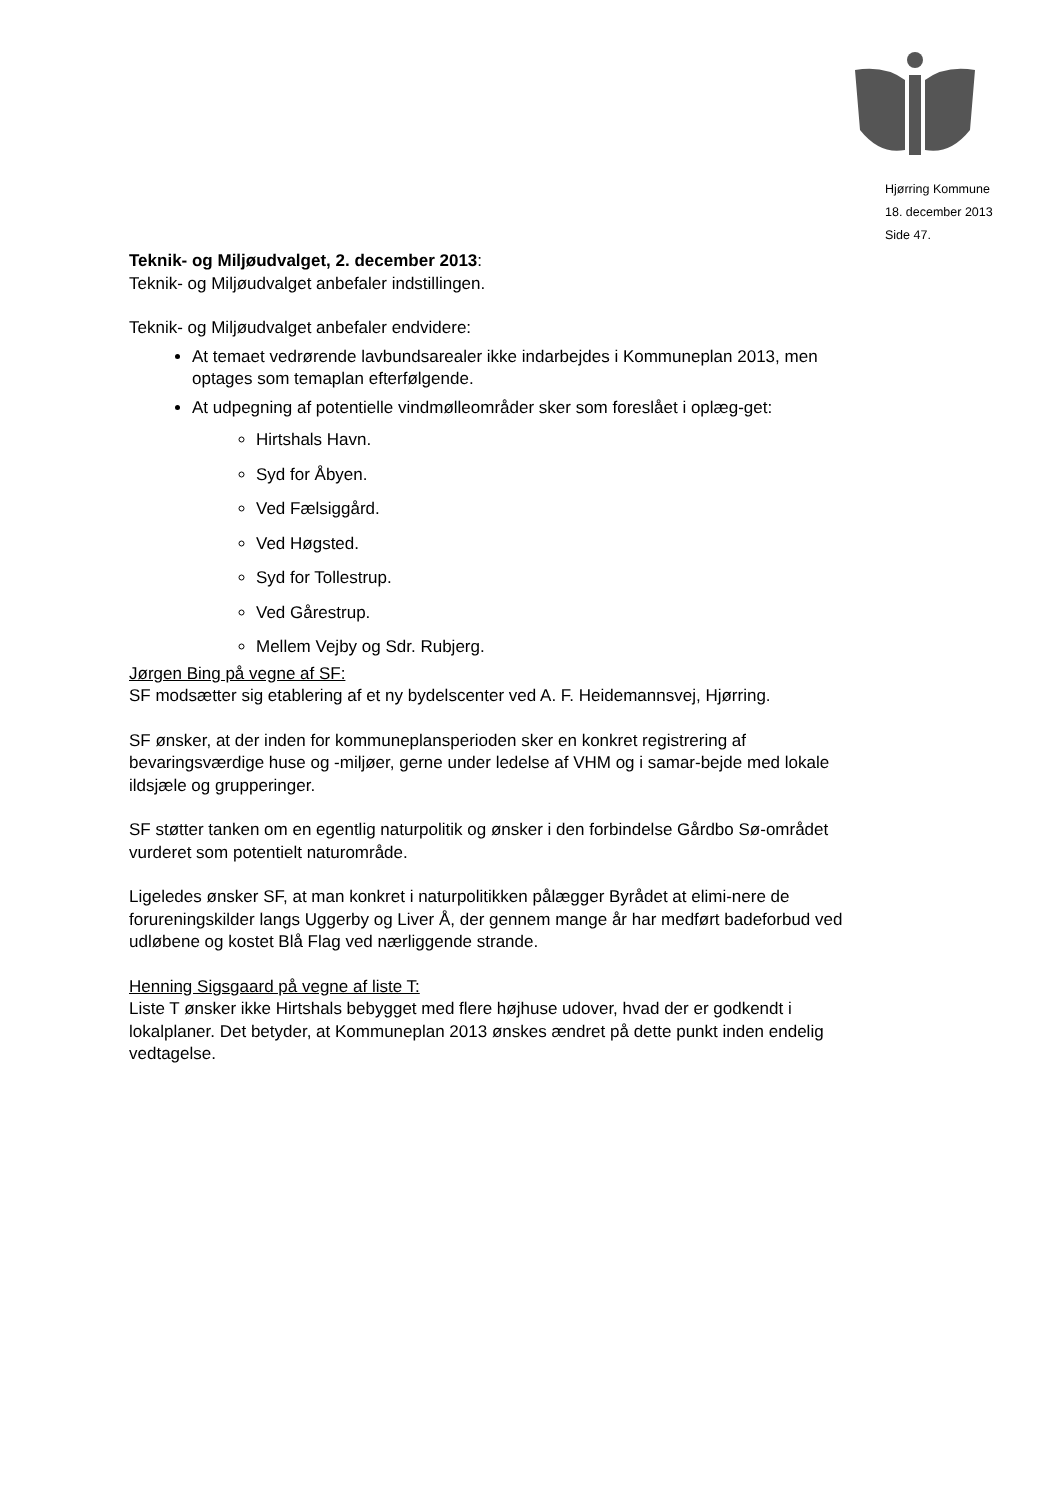Hjørring Kommune
18. december 2013
Side 47.
Teknik- og Miljøudvalget, 2. december 2013:
Teknik- og Miljøudvalget anbefaler indstillingen.
Teknik- og Miljøudvalget anbefaler endvidere:
At temaet vedrørende lavbundsarealer ikke indarbejdes i Kommuneplan 2013, men optages som temaplan efterfølgende.
At udpegning af potentielle vindmølleområder sker som foreslået i oplæg-get:
Hirtshals Havn.
Syd for Åbyen.
Ved Fælsiggård.
Ved Høgsted.
Syd for Tollestrup.
Ved Gårestrup.
Mellem Vejby og Sdr. Rubjerg.
Jørgen Bing på vegne af SF:
SF modsætter sig etablering af et ny bydelscenter ved A. F. Heidemannsvej, Hjørring.
SF ønsker, at der inden for kommuneplansperioden sker en konkret registrering af bevaringsværdige huse og -miljøer, gerne under ledelse af VHM og i samar-bejde med lokale ildsjæle og grupperinger.
SF støtter tanken om en egentlig naturpolitik og ønsker i den forbindelse Gårdbo Sø-området vurderet som potentielt naturområde.
Ligeledes ønsker SF, at man konkret i naturpolitikken pålægger Byrådet at elimi-nere de forureningskilder langs Uggerby og Liver Å, der gennem mange år har medført badeforbud ved udløbene og kostet Blå Flag ved nærliggende strande.
Henning Sigsgaard på vegne af liste T:
Liste T ønsker ikke Hirtshals bebygget med flere højhuse udover, hvad der er godkendt i lokalplaner. Det betyder, at Kommuneplan 2013 ønskes ændret på dette punkt inden endelig vedtagelse.